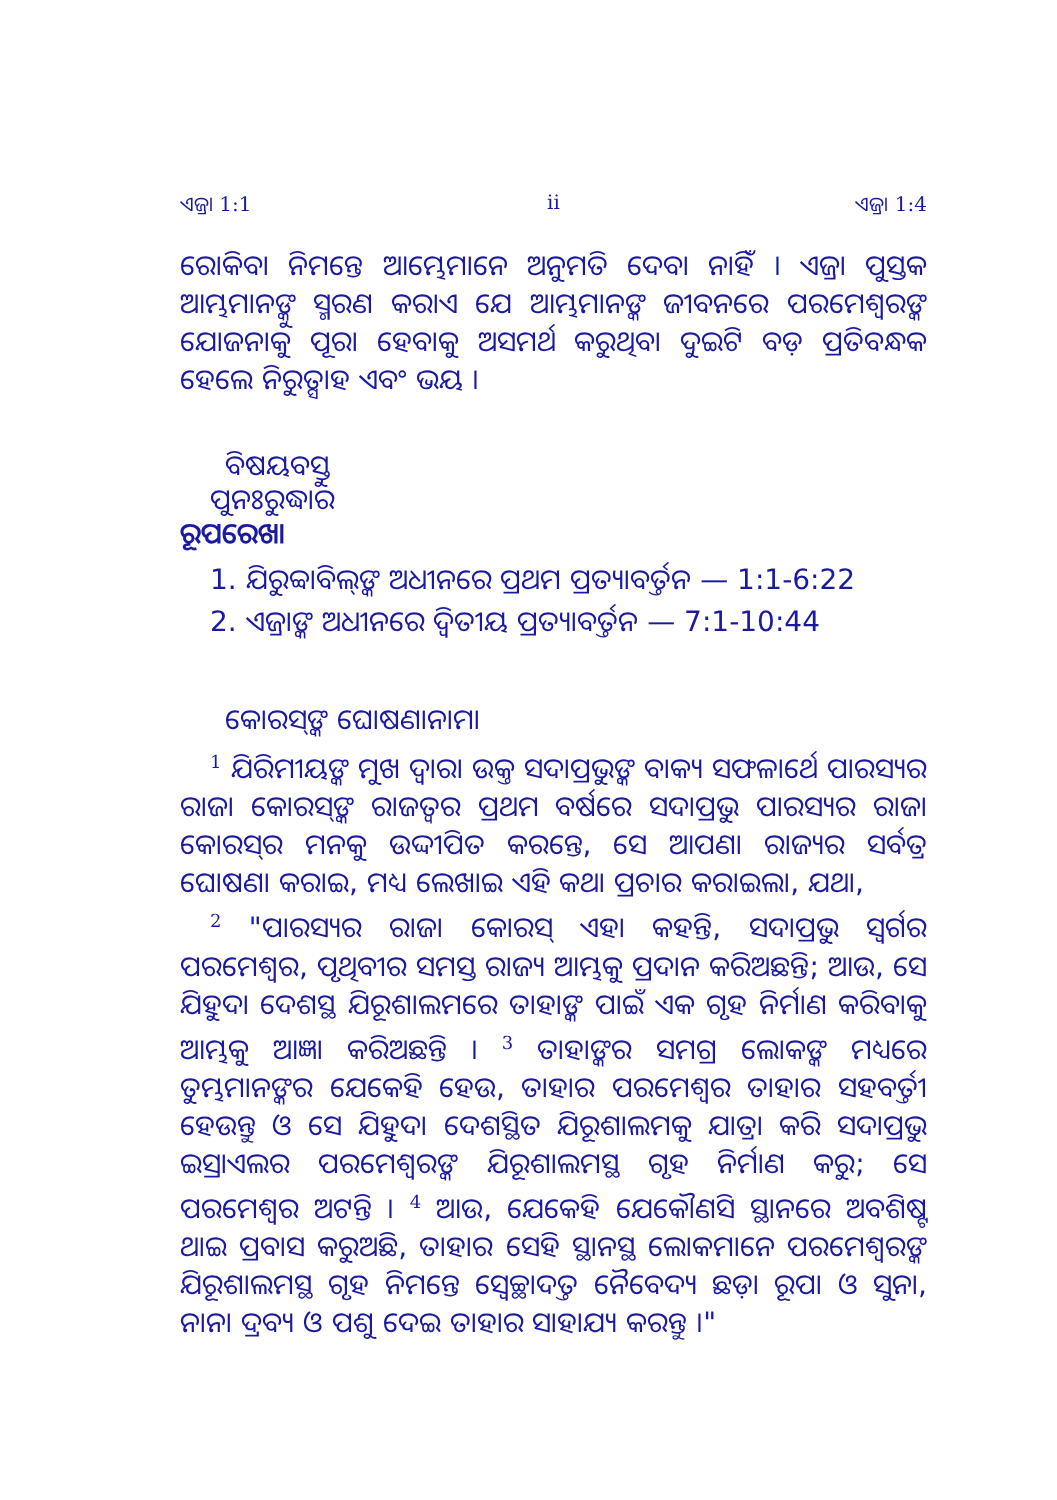ଏଜ୍ରା 1:1 ii ଏଜ୍ରା 1:4
ରୋକିବା ନିମନ୍ତେ ଆମ୍ଭେମାନେ ଅନୁମତି ଦେବା ନାହିଁ । ଏଜ୍ରା ପୁସ୍ତକ ଆମ୍ଭମାନଙ୍କୁ ସ୍ମରଣ କରାଏ ଯେ ଆମ୍ଭମାନଙ୍କ ଜୀବନରେ ପରମେଶ୍ୱରଙ୍କ ଯୋଜନାକୁ ପୂରା ହେବାକୁ ଅସମର୍ଥ କରୁଥିବା ଦୁଇଟି ବଡ଼ ପ୍ରତିବନ୍ଧକ ହେଲେ ନିରୁତ୍ସାହ ଏବଂ ଭୟ ।
ବିଷୟବସ୍ତୁ
ପୁନଃରୁଦ୍ଧାର
ରୂପରେଖା
1. ଯିରୁବ୍ବାବିଲ୍‌ଙ୍କ ଅଧୀନରେ ପ୍ରଥମ ପ୍ରତ୍ୟାବର୍ତ୍ତନ — 1:1-6:22
2. ଏଜ୍ରାଙ୍କ ଅଧୀନରେ ଦ୍ୱିତୀୟ ପ୍ରତ୍ୟାବର୍ତ୍ତନ — 7:1-10:44
କୋରସ୍‌ଙ୍କ ଘୋଷଣାନାମା
<sup>1</sup> ଯିରିମୀୟଙ୍କ ମୁଖ ଦ୍ୱାରା ଉକ୍ତ ସଦାପ୍ରଭୁଙ୍କ ବାକ୍ୟ ସଫଳାର୍ଥେ ପାରସ୍ୟର ରାଜା କୋରସ୍‌ଙ୍କ ରାଜତ୍ୱର ପ୍ରଥମ ବର୍ଷରେ ସଦାପ୍ରଭୁ ପାରସ୍ୟର ରାଜା କୋରସ୍‌ର ମନକୁ ଉଦ୍ଦୀପିତ କରନ୍ତେ, ସେ ଆପଣା ରାଜ୍ୟର ସର୍ବତ୍ର ଘୋଷଣା କରାଇ, ମଧ୍ୟ ଲେଖାଇ ଏହି କଥା ପ୍ରଚାର କରାଇଲା, ଯଥା,
<sup>2</sup> "ପାରସ୍ୟର ରାଜା କୋରସ୍ ଏହା କହନ୍ତି, ସଦାପ୍ରଭୁ ସ୍ୱର୍ଗର ପରମେଶ୍ୱର, ପୃଥିବୀର ସମସ୍ତ ରାଜ୍ୟ ଆମ୍ଭକୁ ପ୍ରଦାନ କରିଅଛନ୍ତି; ଆଉ, ସେ ଯିହୁଦା ଦେଶସ୍ଥ ଯିରୂଶାଲମରେ ତାହାଙ୍କ ପାଇଁ ଏକ ଗୃହ ନିର୍ମାଣ କରିବାକୁ ଆମ୍ଭକୁ ଆଜ୍ଞା କରିଅଛନ୍ତି । <sup>3</sup> ତାହାଙ୍କର ସମଗ୍ର ଲୋକଙ୍କ ମଧ୍ୟରେ ତୁମ୍ଭମାନଙ୍କର ଯେକେହି ହେଉ, ତାହାର ପରମେଶ୍ୱର ତାହାର ସହବର୍ତ୍ତୀ ହେଉନ୍ତୁ ଓ ସେ ଯିହୁଦା ଦେଶସ୍ଥିତ ଯିରୂଶାଲମକୁ ଯାତ୍ରା କରି ସଦାପ୍ରଭୁ ଇସ୍ରାଏଲର ପରମେଶ୍ୱରଙ୍କ ଯିରୂଶାଲମସ୍ଥ ଗୃହ ନିର୍ମାଣ କରୁ; ସେ ପରମେଶ୍ୱର ଅଟନ୍ତି । <sup>4</sup> ଆଉ, ଯେକେହି ଯେକୌଣସି ସ୍ଥାନରେ ଅବଶିଷ୍ଟ ଥାଇ ପ୍ରବାସ କରୁଅଛି, ତାହାର ସେହି ସ୍ଥାନସ୍ଥ ଲୋକମାନେ ପରମେଶ୍ୱରଙ୍କ ଯିରୂଶାଲମସ୍ଥ ଗୃହ ନିମନ୍ତେ ସ୍ୱେଚ୍ଛାଦତ୍ତ ନୈବେଦ୍ୟ ଛଡ଼ା ରୂପା ଓ ସୁନା, ନାନା ଦ୍ରବ୍ୟ ଓ ପଶୁ ଦେଇ ତାହାର ସାହାଯ୍ୟ କରନ୍ତୁ ।"